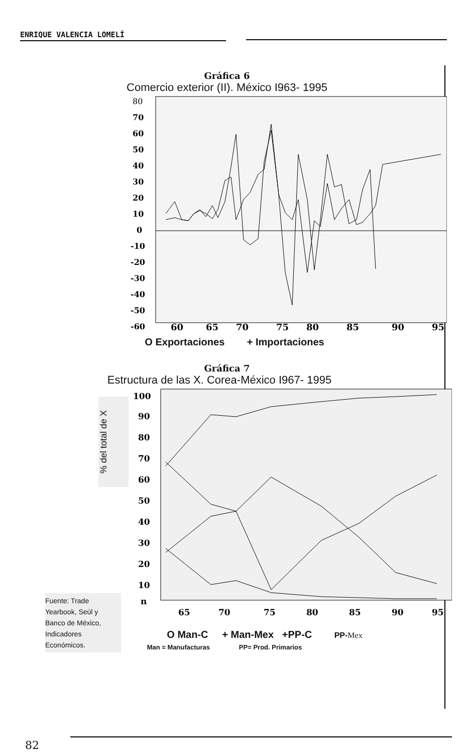ENRIQUE VALENCIA LOMELÍ
Gráfica 6
Comercio exterior (II). México I963- 1995
80
70
60
50
40
30
20
10
0
-10
-20
-30
-40
-50
-60
60
65
70
75
80
85
90
95
O Exportaciones + Importaciones
Gráfica 7
Estructura de las X. Corea-México I967- 1995
% del total de X
100
90
80
70
60
50
40
30
20
10
n
65
70
75
80
85
90
95
O Man-C + Man-Mex +PP-C PP-Mex
Man = Manufacturas PP= Prod. Primarios
Fuente: Trade
Yearbook, Seúl y
Banco de México,
Indicadores
Económicos.
82